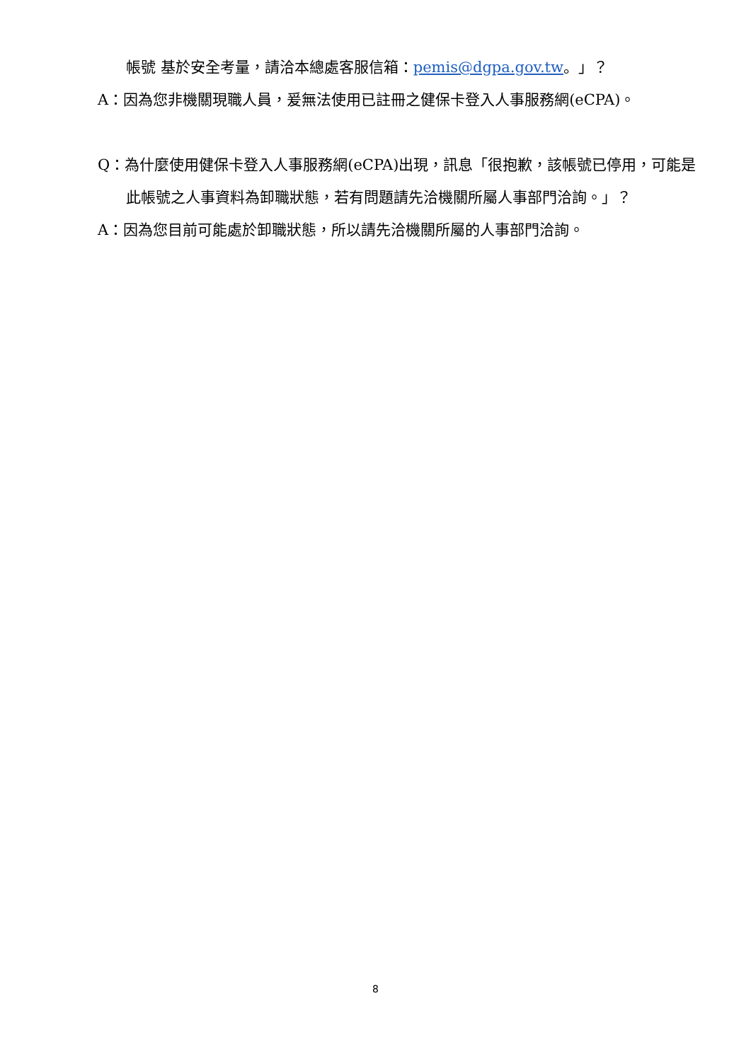帳號 基於安全考量，請洽本總處客服信箱：pemis@dgpa.gov.tw。」？
A：因為您非機關現職人員，爰無法使用已註冊之健保卡登入人事服務網(eCPA)。
Q：為什麼使用健保卡登入人事服務網(eCPA)出現，訊息「很抱歉，該帳號已停用，可能是此帳號之人事資料為卸職狀態，若有問題請先洽機關所屬人事部門洽詢。」？
A：因為您目前可能處於卸職狀態，所以請先洽機關所屬的人事部門洽詢。
8